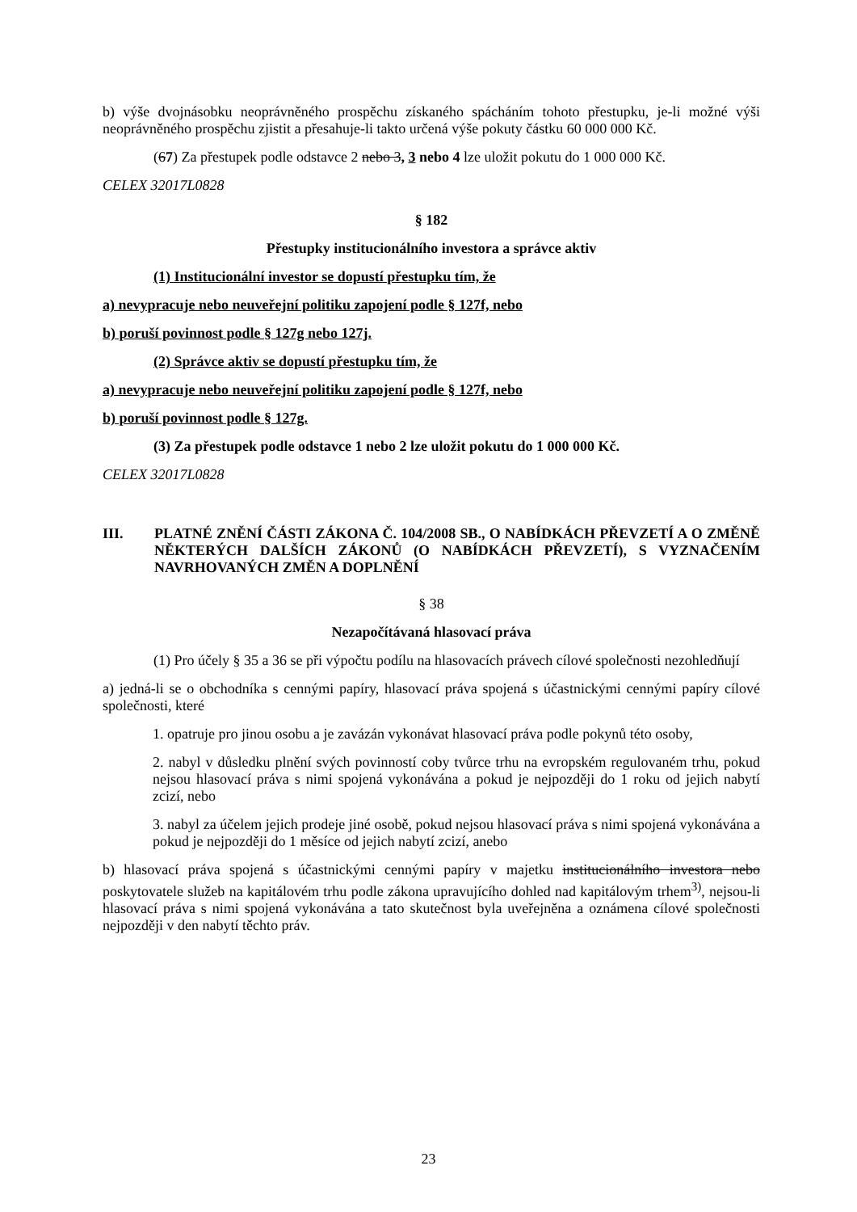b) výše dvojnásobku neoprávněného prospěchu získaného spácháním tohoto přestupku, je-li možné výši neoprávněného prospěchu zjistit a přesahuje-li takto určená výše pokuty částku 60 000 000 Kč.
(67) Za přestupek podle odstavce 2 nebo 3, 3 nebo 4 lze uložit pokutu do 1 000 000 Kč.
CELEX 32017L0828
§ 182
Přestupky institucionálního investora a správce aktiv
(1) Institucionální investor se dopustí přestupku tím, že
a) nevypracuje nebo neuveřejní politiku zapojení podle § 127f, nebo
b) poruší povinnost podle § 127g nebo 127j.
(2) Správce aktiv se dopustí přestupku tím, že
a) nevypracuje nebo neuveřejní politiku zapojení podle § 127f, nebo
b) poruší povinnost podle § 127g.
(3) Za přestupek podle odstavce 1 nebo 2 lze uložit pokutu do 1 000 000 Kč.
CELEX 32017L0828
III. PLATNÉ ZNĚNÍ ČÁSTI ZÁKONA Č. 104/2008 SB., O NABÍDKÁCH PŘEVZETÍ A O ZMĚNĚ NĚKTERÝCH DALŠÍCH ZÁKONŮ (O NABÍDKÁCH PŘEVZETÍ), S VYZNAČENÍM NAVRHOVANÝCH ZMĚN A DOPLNĚNÍ
§ 38
Nezapočítávaná hlasovací práva
(1) Pro účely § 35 a 36 se při výpočtu podílu na hlasovacích právech cílové společnosti nezohledňují
a) jedná-li se o obchodníka s cennými papíry, hlasovací práva spojená s účastnickými cennými papíry cílové společnosti, které
1. opatruje pro jinou osobu a je zavázán vykonávat hlasovací práva podle pokynů této osoby,
2. nabyl v důsledku plnění svých povinností coby tvůrce trhu na evropském regulovaném trhu, pokud nejsou hlasovací práva s nimi spojená vykonávána a pokud je nejpozději do 1 roku od jejich nabytí zcizí, nebo
3. nabyl za účelem jejich prodeje jiné osobě, pokud nejsou hlasovací práva s nimi spojená vykonávána a pokud je nejpozději do 1 měsíce od jejich nabytí zcizí, anebo
b) hlasovací práva spojená s účastnickými cennými papíry v majetku institucionálního investora nebo poskytovatele služeb na kapitálovém trhu podle zákona upravujícího dohled nad kapitálovým trhem<sup>3)</sup>, nejsou-li hlasovací práva s nimi spojená vykonávána a tato skutečnost byla uveřejněna a oznámena cílové společnosti nejpozději v den nabytí těchto práv.
23